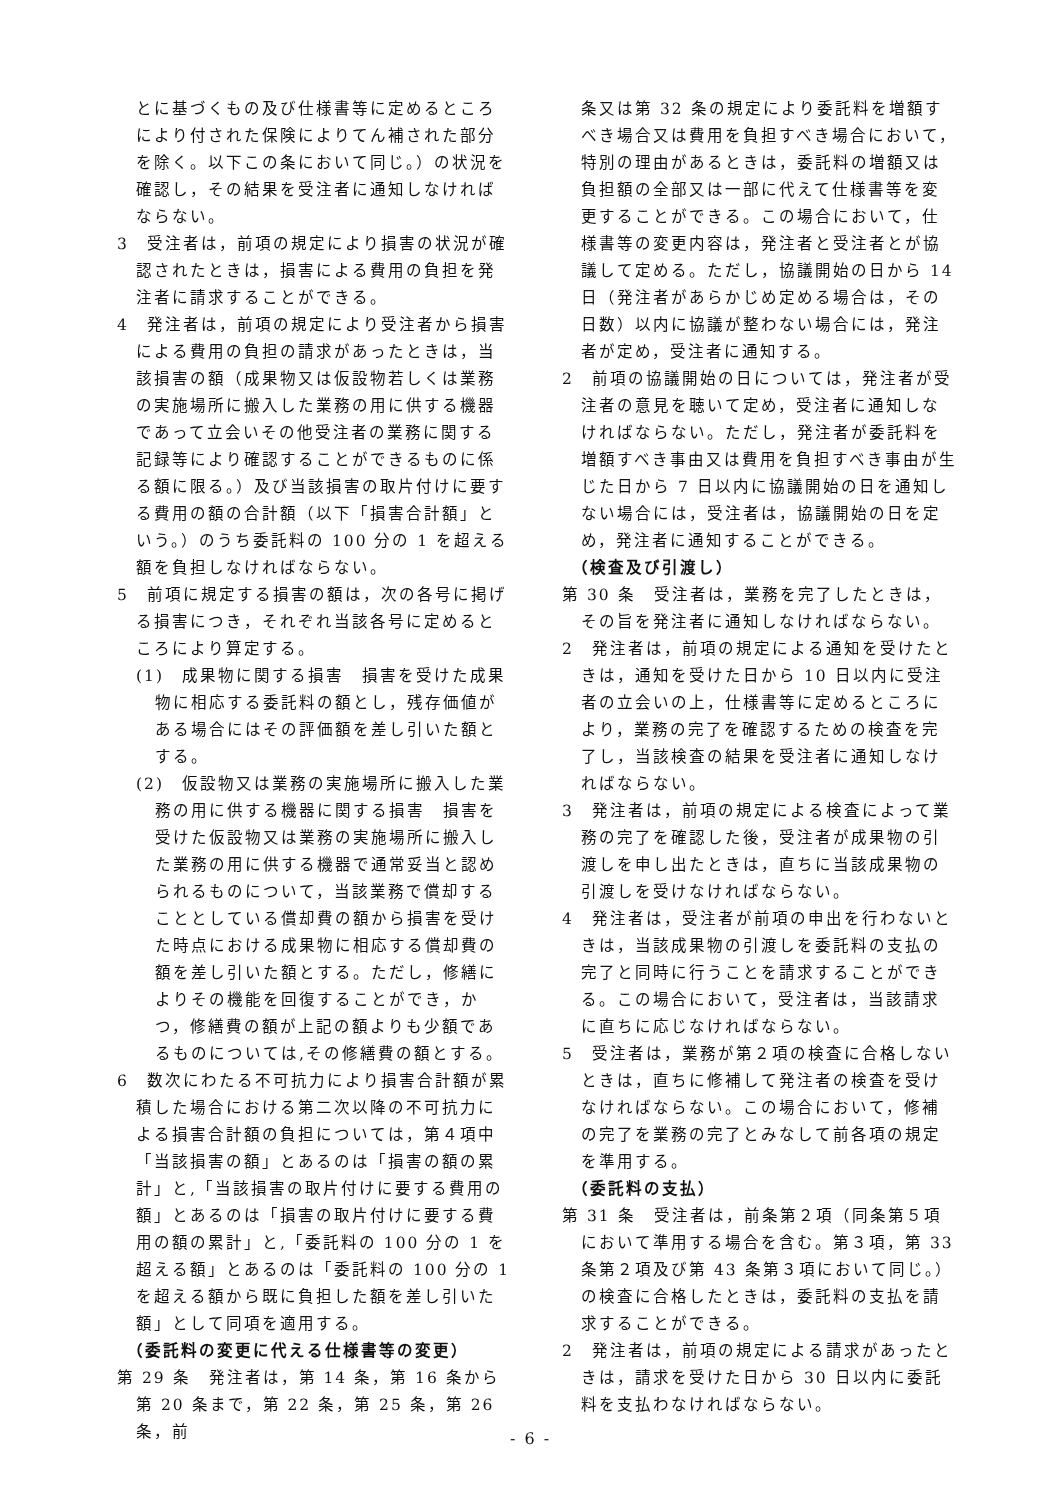とに基づくもの及び仕様書等に定めるところにより付された保険によりてん補された部分を除く。以下この条において同じ。）の状況を確認し，その結果を受注者に通知しなければならない。
3　受注者は，前項の規定により損害の状況が確認されたときは，損害による費用の負担を発注者に請求することができる。
4　発注者は，前項の規定により受注者から損害による費用の負担の請求があったときは，当該損害の額（成果物又は仮設物若しくは業務の実施場所に搬入した業務の用に供する機器であって立会いその他受注者の業務に関する記録等により確認することができるものに係る額に限る。）及び当該損害の取片付けに要する費用の額の合計額（以下「損害合計額」という。）のうち委託料の 100 分の 1 を超える額を負担しなければならない。
5　前項に規定する損害の額は，次の各号に掲げる損害につき，それぞれ当該各号に定めるところにより算定する。
(1)　成果物に関する損害　損害を受けた成果物に相応する委託料の額とし，残存価値がある場合にはその評価額を差し引いた額とする。
(2)　仮設物又は業務の実施場所に搬入した業務の用に供する機器に関する損害　損害を受けた仮設物又は業務の実施場所に搬入した業務の用に供する機器で通常妥当と認められるものについて，当該業務で償却することとしている償却費の額から損害を受けた時点における成果物に相応する償却費の額を差し引いた額とする。ただし，修繕によりその機能を回復することができ，かつ，修繕費の額が上記の額よりも少額であるものについては,その修繕費の額とする。
6　数次にわたる不可抗力により損害合計額が累積した場合における第二次以降の不可抗力による損害合計額の負担については，第４項中「当該損害の額」とあるのは「損害の額の累計」と,「当該損害の取片付けに要する費用の額」とあるのは「損害の取片付けに要する費用の額の累計」と,「委託料の 100 分の 1 を超える額」とあるのは「委託料の 100 分の 1 を超える額から既に負担した額を差し引いた額」として同項を適用する。
（委託料の変更に代える仕様書等の変更）
第 29 条　発注者は，第 14 条，第 16 条から第 20 条まで，第 22 条，第 25 条，第 26 条，前
条又は第 32 条の規定により委託料を増額すべき場合又は費用を負担すべき場合において，特別の理由があるときは，委託料の増額又は負担額の全部又は一部に代えて仕様書等を変更することができる。この場合において，仕様書等の変更内容は，発注者と受注者とが協議して定める。ただし，協議開始の日から 14 日（発注者があらかじめ定める場合は，その日数）以内に協議が整わない場合には，発注者が定め，受注者に通知する。
2　前項の協議開始の日については，発注者が受注者の意見を聴いて定め，受注者に通知しなければならない。ただし，発注者が委託料を増額すべき事由又は費用を負担すべき事由が生じた日から 7 日以内に協議開始の日を通知しない場合には，受注者は，協議開始の日を定め，発注者に通知することができる。
（検査及び引渡し）
第 30 条　受注者は，業務を完了したときは，その旨を発注者に通知しなければならない。
2　発注者は，前項の規定による通知を受けたときは，通知を受けた日から 10 日以内に受注者の立会いの上，仕様書等に定めるところにより，業務の完了を確認するための検査を完了し，当該検査の結果を受注者に通知しなければならない。
3　発注者は，前項の規定による検査によって業務の完了を確認した後，受注者が成果物の引渡しを申し出たときは，直ちに当該成果物の引渡しを受けなければならない。
4　発注者は，受注者が前項の申出を行わないときは，当該成果物の引渡しを委託料の支払の完了と同時に行うことを請求することができる。この場合において，受注者は，当該請求に直ちに応じなければならない。
5　受注者は，業務が第２項の検査に合格しないときは，直ちに修補して発注者の検査を受けなければならない。この場合において，修補の完了を業務の完了とみなして前各項の規定を準用する。
（委託料の支払）
第 31 条　受注者は，前条第２項（同条第５項において準用する場合を含む。第３項，第 33 条第２項及び第 43 条第３項において同じ。）の検査に合格したときは，委託料の支払を請求することができる。
2　発注者は，前項の規定による請求があったときは，請求を受けた日から 30 日以内に委託料を支払わなければならない。
- 6 -